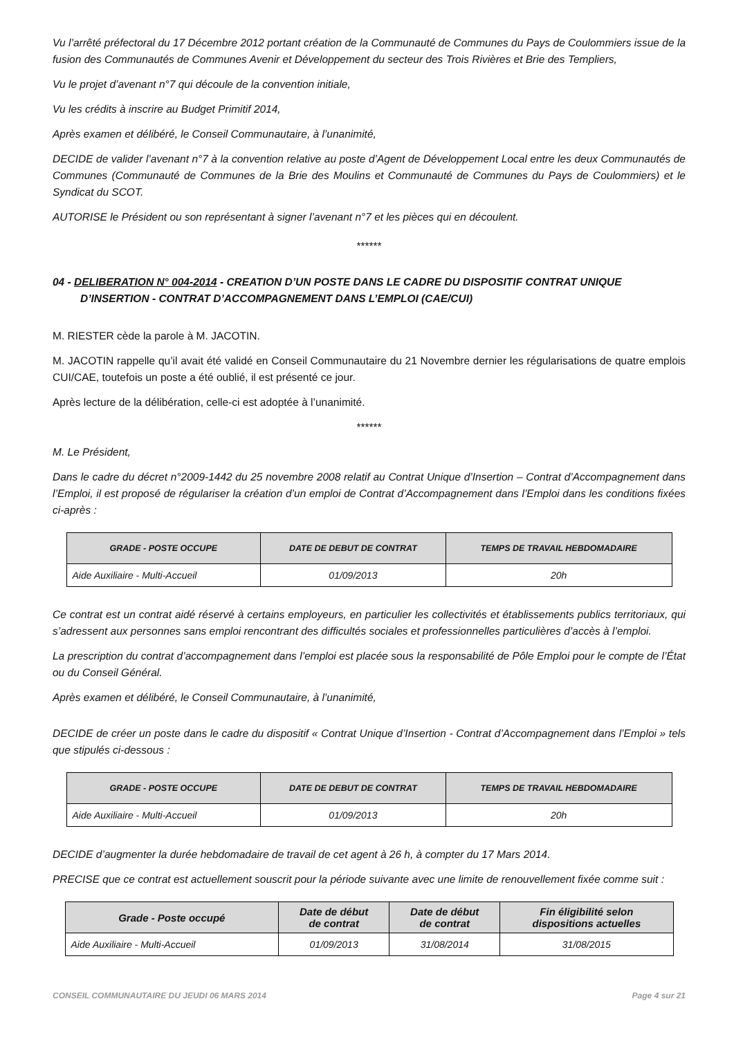Vu l’arrêté préfectoral du 17 Décembre 2012 portant création de la Communauté de Communes du Pays de Coulommiers issue de la fusion des Communautés de Communes Avenir et Développement du secteur des Trois Rivières et Brie des Templiers,
Vu le projet d’avenant n°7 qui découle de la convention initiale,
Vu les crédits à inscrire au Budget Primitif 2014,
Après examen et délibéré, le Conseil Communautaire, à l’unanimité,
DECIDE de valider l’avenant n°7 à la convention relative au poste d’Agent de Développement Local entre les deux Communautés de Communes (Communauté de Communes de la Brie des Moulins et Communauté de Communes du Pays de Coulommiers) et le Syndicat du SCOT.
AUTORISE le Président ou son représentant à signer l’avenant n°7 et les pièces qui en découlent.
******
04 - DELIBERATION N° 004-2014 - CREATION D’UN POSTE DANS LE CADRE DU DISPOSITIF CONTRAT UNIQUE D’INSERTION - CONTRAT D’ACCOMPAGNEMENT DANS L’EMPLOI (CAE/CUI)
M. RIESTER cède la parole à M. JACOTIN.
M. JACOTIN rappelle qu’il avait été validé en Conseil Communautaire du 21 Novembre dernier les régularisations de quatre emplois CUI/CAE, toutefois un poste a été oublié, il est présenté ce jour.
Après lecture de la délibération, celle-ci est adoptée à l’unanimité.
******
M. Le Président,
Dans le cadre du décret n°2009-1442 du 25 novembre 2008 relatif au Contrat Unique d’Insertion – Contrat d’Accompagnement dans l’Emploi, il est proposé de régulariser la création d’un emploi de Contrat d’Accompagnement dans l’Emploi dans les conditions fixées ci-après :
| GRADE - POSTE OCCUPE | DATE DE DEBUT DE CONTRAT | TEMPS DE TRAVAIL HEBDOMADAIRE |
| --- | --- | --- |
| Aide Auxiliaire - Multi-Accueil | 01/09/2013 | 20h |
Ce contrat est un contrat aidé réservé à certains employeurs, en particulier les collectivités et établissements publics territoriaux, qui s’adressent aux personnes sans emploi rencontrant des difficultés sociales et professionnelles particulières d’accès à l’emploi.
La prescription du contrat d’accompagnement dans l’emploi est placée sous la responsabilité de Pôle Emploi pour le compte de l’État ou du Conseil Général.
Après examen et délibéré, le Conseil Communautaire, à l’unanimité,
DECIDE de créer un poste dans le cadre du dispositif « Contrat Unique d’Insertion - Contrat d’Accompagnement dans l’Emploi » tels que stipulés ci-dessous :
| GRADE - POSTE OCCUPE | DATE DE DEBUT DE CONTRAT | TEMPS DE TRAVAIL HEBDOMADAIRE |
| --- | --- | --- |
| Aide Auxiliaire - Multi-Accueil | 01/09/2013 | 20h |
DECIDE d’augmenter la durée hebdomadaire de travail de cet agent à 26 h, à compter du 17 Mars 2014.
PRECISE que ce contrat est actuellement souscrit pour la période suivante avec une limite de renouvellement fixée comme suit :
| Grade - Poste occupé | Date de début de contrat | Date de début de contrat | Fin éligibilité selon dispositions actuelles |
| --- | --- | --- | --- |
| Aide Auxiliaire - Multi-Accueil | 01/09/2013 | 31/08/2014 | 31/08/2015 |
CONSEIL COMMUNAUTAIRE DU JEUDI 06 MARS 2014 Page 4 sur 21